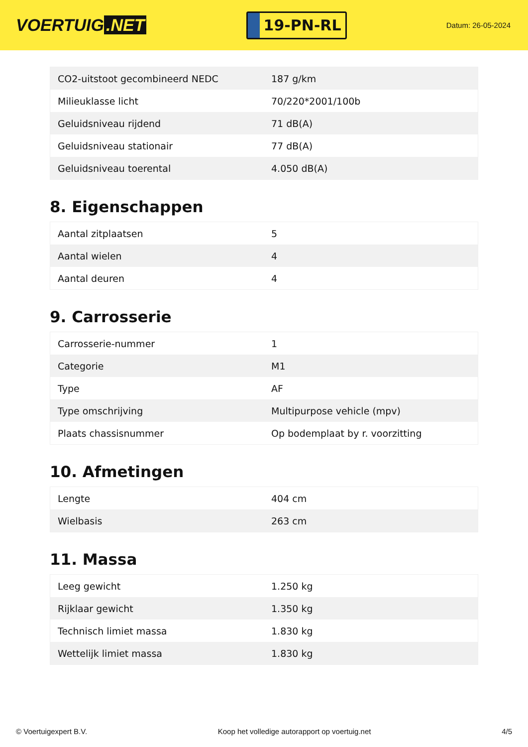VOERTUIG.NET
19-PN-RL
Datum: 26-05-2024
| CO2-uitstoot gecombineerd NEDC | 187 g/km |
| Milieuklasse licht | 70/220*2001/100b |
| Geluidsniveau rijdend | 71 dB(A) |
| Geluidsniveau stationair | 77 dB(A) |
| Geluidsniveau toerental | 4.050 dB(A) |
8. Eigenschappen
| Aantal zitplaatsen | 5 |
| Aantal wielen | 4 |
| Aantal deuren | 4 |
9. Carrosserie
| Carrosserie-nummer | 1 |
| Categorie | M1 |
| Type | AF |
| Type omschrijving | Multipurpose vehicle (mpv) |
| Plaats chassisnummer | Op bodemplaat by r. voorzitting |
10. Afmetingen
| Lengte | 404 cm |
| Wielbasis | 263 cm |
11. Massa
| Leeg gewicht | 1.250 kg |
| Rijklaar gewicht | 1.350 kg |
| Technisch limiet massa | 1.830 kg |
| Wettelijk limiet massa | 1.830 kg |
© Voertuigexpert B.V. Koop het volledige autorapport op voertuig.net 4/5